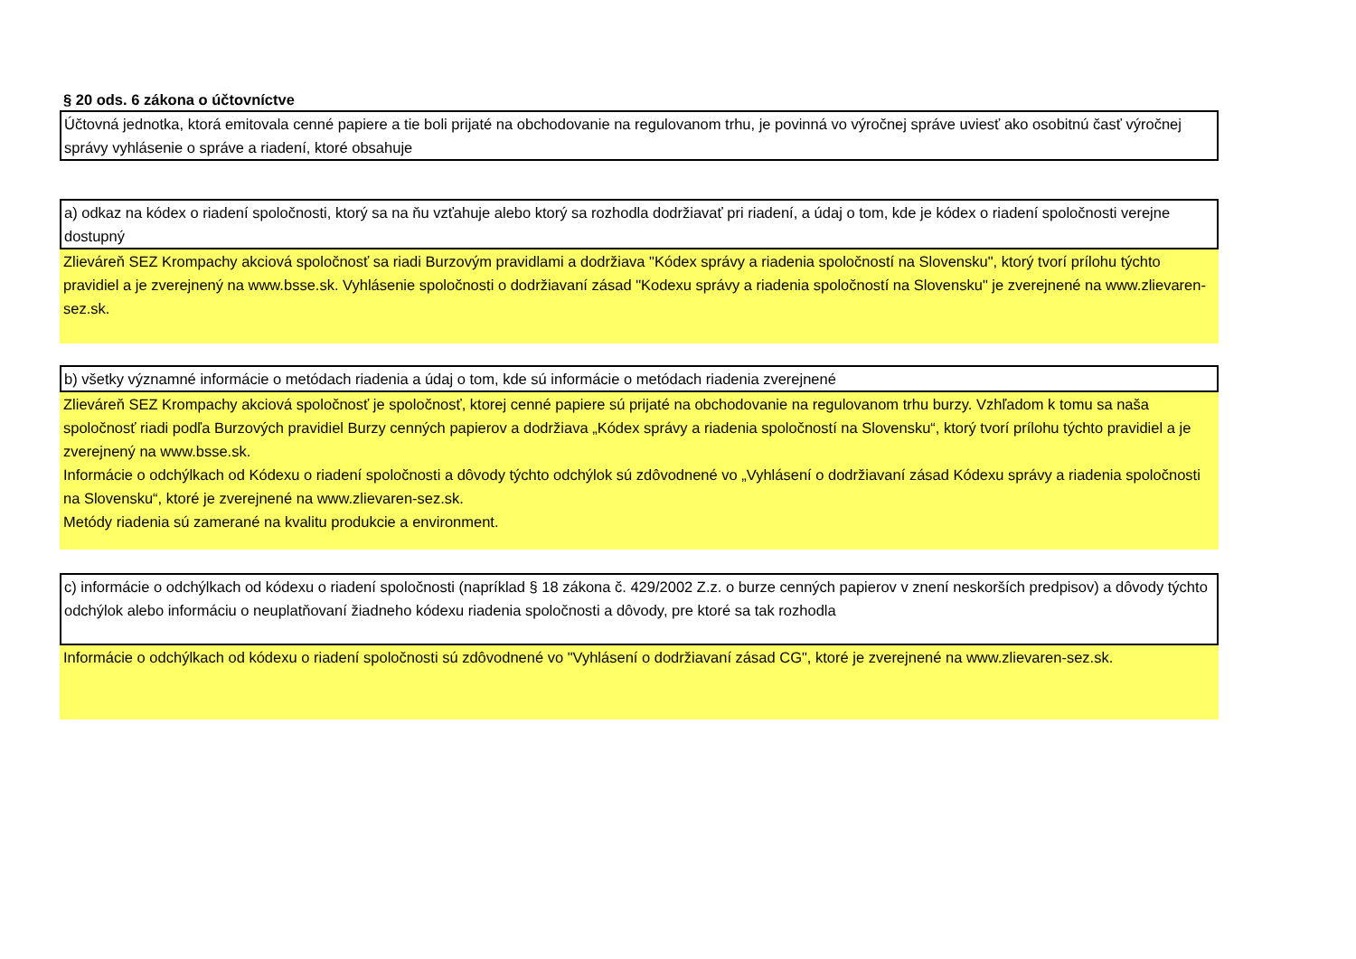§ 20 ods. 6 zákona o účtovníctve
Účtovná jednotka, ktorá emitovala cenné papiere a tie boli prijaté na obchodovanie na regulovanom trhu, je povinná vo výročnej správe uviesť ako osobitnú časť výročnej správy vyhlásenie o správe a riadení, ktoré obsahuje
a) odkaz na kódex o riadení spoločnosti, ktorý sa na ňu vzťahuje alebo ktorý sa rozhodla dodržiavať pri riadení, a údaj o tom, kde je kódex o riadení spoločnosti verejne dostupný
Zlieváreň SEZ Krompachy akciová spoločnosť sa riadi Burzovým pravidlami a dodržiava "Kódex správy a riadenia spoločností na Slovensku", ktorý tvorí prílohu týchto pravidiel a je zverejnený na www.bsse.sk. Vyhlásenie spoločnosti o dodržiavaní zásad "Kodexu správy a riadenia spoločností na Slovensku" je zverejnené na www.zlievaren-sez.sk.
b) všetky významné informácie o metódach riadenia a údaj o tom, kde sú informácie o metódach riadenia zverejnené
Zlieváreň SEZ Krompachy akciová spoločnosť je spoločnosť, ktorej cenné papiere sú prijaté na obchodovanie na regulovanom trhu burzy. Vzhľadom k tomu sa naša spoločnosť riadi podľa Burzových pravidiel Burzy cenných papierov a dodržiava „Kódex správy a riadenia spoločností na Slovensku“, ktorý tvorí prílohu týchto pravidiel a je zverejnený na www.bsse.sk.
Informácie o odchýlkach od Kódexu o riadení spoločnosti a dôvody týchto odchýlok sú zdôvodnené vo „Vyhlásení o dodržiavaní zásad Kódexu správy a riadenia spoločnosti na Slovensku“, ktoré je zverejnené na www.zlievaren-sez.sk.
Metódy riadenia sú zamerané na kvalitu produkcie a environment.
c) informácie o odchýlkach od kódexu o riadení spoločnosti (napríklad § 18 zákona č. 429/2002 Z.z. o burze cenných papierov v znení neskorších predpisov) a dôvody týchto odchýlok alebo informáciu o neuplatňovaní žiadneho kódexu riadenia spoločnosti a dôvody, pre ktoré sa tak rozhodla
Informácie o odchýlkach od kódexu o riadení spoločnosti sú zdôvodnené vo "Vyhlásení o dodržiavaní zásad CG", ktoré je zverejnené na www.zlievaren-sez.sk.